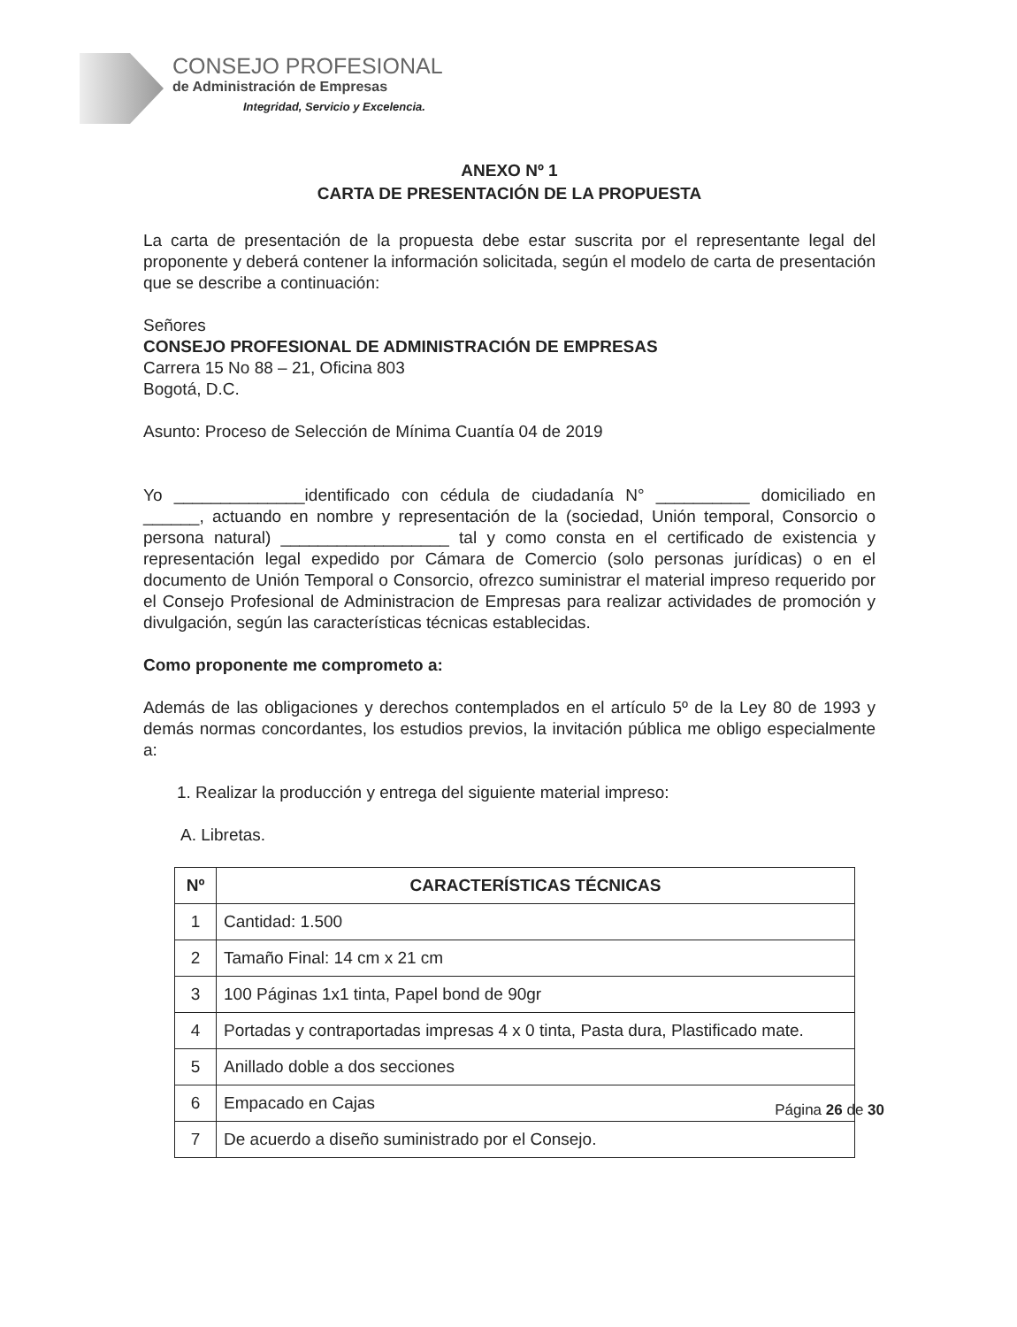CONSEJO PROFESIONAL
de Administración de Empresas
Integridad, Servicio y Excelencia.
ANEXO Nº 1
CARTA DE PRESENTACIÓN DE LA PROPUESTA
La carta de presentación de la propuesta debe estar suscrita por el representante legal del proponente y deberá contener la información solicitada, según el modelo de carta de presentación que se describe a continuación:
Señores
CONSEJO PROFESIONAL DE ADMINISTRACIÓN DE EMPRESAS
Carrera 15 No 88 – 21, Oficina 803
Bogotá, D.C.
Asunto: Proceso de Selección de Mínima Cuantía 04 de 2019
Yo ______________identificado con cédula de ciudadanía N° __________ domiciliado en ______, actuando en nombre y representación de la (sociedad, Unión temporal, Consorcio o persona natural) __________________ tal y como consta en el certificado de existencia y representación legal expedido por Cámara de Comercio (solo personas jurídicas) o en el documento de Unión Temporal o Consorcio, ofrezco suministrar el material impreso requerido por el Consejo Profesional de Administracion de Empresas para realizar actividades de promoción y divulgación, según las características técnicas establecidas.
Como proponente me comprometo a:
Además de las obligaciones y derechos contemplados en el artículo 5º de la Ley 80 de 1993 y demás normas concordantes, los estudios previos, la invitación pública me obligo especialmente a:
1. Realizar la producción y entrega del siguiente material impreso:
A. Libretas.
| Nº | CARACTERÍSTICAS TÉCNICAS |
| --- | --- |
| 1 | Cantidad: 1.500 |
| 2 | Tamaño Final: 14 cm x 21 cm |
| 3 | 100 Páginas 1x1 tinta, Papel bond de 90gr |
| 4 | Portadas y contraportadas impresas 4 x 0 tinta, Pasta dura, Plastificado mate. |
| 5 | Anillado doble a dos secciones |
| 6 | Empacado en Cajas |
| 7 | De acuerdo a diseño suministrado por el Consejo. |
Página 26 de 30